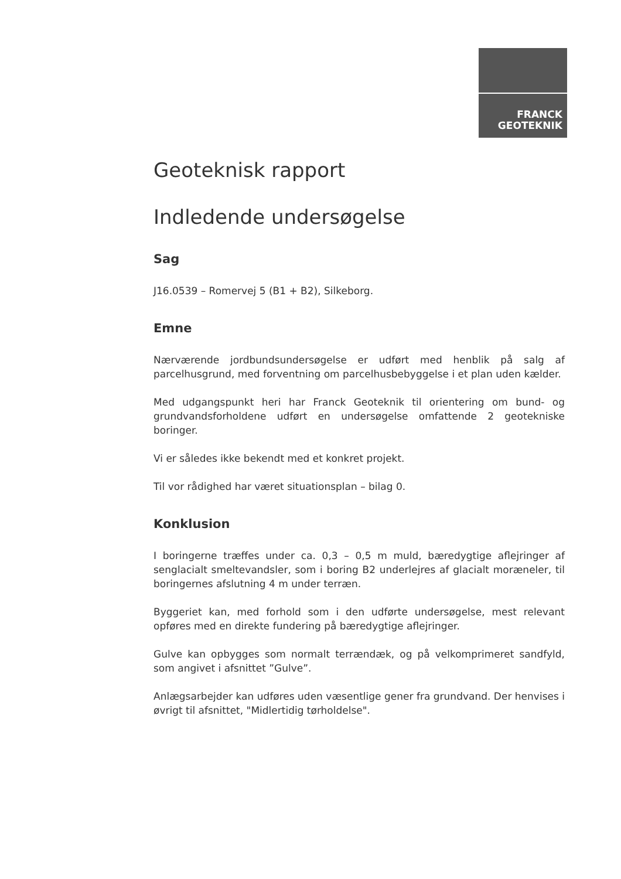FRANCK
GEOTEKNIK
Geoteknisk rapport
Indledende undersøgelse
Sag
J16.0539 – Romervej 5 (B1 + B2), Silkeborg.
Emne
Nærværende jordbundsundersøgelse er udført med henblik på salg af parcelhusgrund, med forventning om parcelhusbebyggelse i et plan uden kælder.
Med udgangspunkt heri har Franck Geoteknik til orientering om bund- og grundvandsforholdene udført en undersøgelse omfattende 2 geotekniske boringer.
Vi er således ikke bekendt med et konkret projekt.
Til vor rådighed har været situationsplan – bilag 0.
Konklusion
I boringerne træffes under ca. 0,3 – 0,5 m muld, bæredygtige aflejringer af senglacialt smeltevandsler, som i boring B2 underlejres af glacialt moræneler, til boringernes afslutning 4 m under terræn.
Byggeriet kan, med forhold som i den udførte undersøgelse, mest relevant opføres med en direkte fundering på bæredygtige aflejringer.
Gulve kan opbygges som normalt terrændæk, og på velkomprimeret sandfyld, som angivet i afsnittet ”Gulve”.
Anlægsarbejder kan udføres uden væsentlige gener fra grundvand. Der henvises i øvrigt til afsnittet, "Midlertidig tørholdelse".